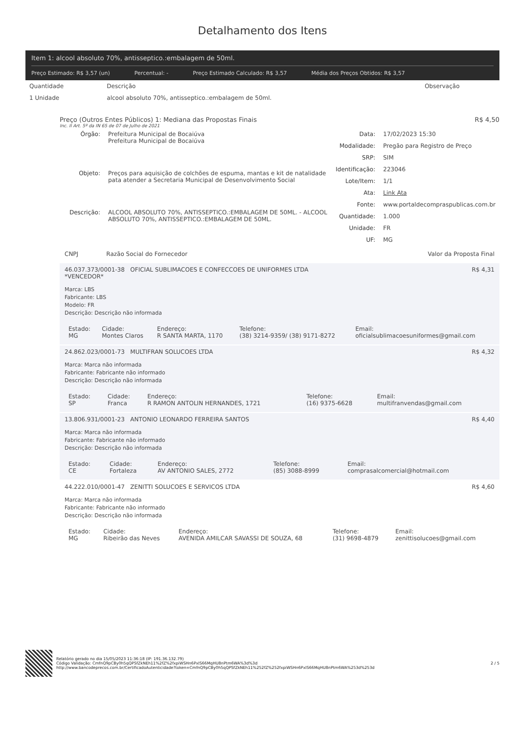Detalhamento dos Itens
Item 1: alcool absoluto 70%, antisseptico.:embalagem de 50ml.
Preço Estimado: R$ 3,57 (un) Percentual: - Preço Estimado Calculado: R$ 3,57 Média dos Preços Obtidos: R$ 3,57
| Quantidade | Descrição | Observação |
| --- | --- | --- |
| 1 Unidade | alcool absoluto 70%, antisseptico.:embalagem de 50ml. | |
Preço (Outros Entes Públicos) 1: Mediana das Propostas Finais R$ 4,50
Inc. II Art. 5º da IN 65 de 07 de Julho de 2021
| Órgão: | Prefeitura Municipal de Bocaiúva Prefeitura Municipal de Bocaiúva |
| Objeto: | Preços para aquisição de colchões de espuma, mantas e kit de natalidade pata atender a Secretaria Municipal de Desenvolvimento Social |
| Descrição: | ALCOOL ABSOLUTO 70%, ANTISSEPTICO.:EMBALAGEM DE 50ML. - ALCOOL ABSOLUTO 70%, ANTISSEPTICO.:EMBALAGEM DE 50ML. |
| Data: | 17/02/2023 15:30 |
| Modalidade: | Pregão para Registro de Preço |
| SRP: | SIM |
| Identificação: | 223046 |
| Lote/Item: | 1/1 |
| Ata: | Link Ata |
| Fonte: | www.portaldecompraspublicas.com.br |
| Quantidade: | 1.000 |
| Unidade: | FR |
| UF: | MG |
CNPJ Razão Social do Fornecedor Valor da Proposta Final
46.037.373/0001-38 OFICIAL SUBLIMACOES E CONFECCOES DE UNIFORMES LTDA
*VENCEDOR* R$ 4,31
Marca: LBS
Fabricante: LBS
Modelo: FR
Descrição: Descrição não informada
| Estado: MG | Cidade: Montes Claros | Endereço: R SANTA MARTA, 1170 | Telefone: (38) 3214-9359/ (38) 9171-8272 | Email: oficialsublimacoesuniformes@gmail.com |
24.862.023/0001-73 MULTIFRAN SOLUCOES LTDA R$ 4,32
Marca: Marca não informada
Fabricante: Fabricante não informado
Descrição: Descrição não informada
| Estado: SP | Cidade: Franca | Endereço: R RAMON ANTOLIN HERNANDES, 1721 | Telefone: (16) 9375-6628 | Email: multifranvendas@gmail.com |
13.806.931/0001-23 ANTONIO LEONARDO FERREIRA SANTOS R$ 4,40
Marca: Marca não informada
Fabricante: Fabricante não informado
Descrição: Descrição não informada
| Estado: CE | Cidade: Fortaleza | Endereço: AV ANTONIO SALES, 2772 | Telefone: (85) 3088-8999 | Email: comprasalcomercial@hotmail.com |
44.222.010/0001-47 ZENITTI SOLUCOES E SERVICOS LTDA R$ 4,60
Marca: Marca não informada
Fabricante: Fabricante não informado
Descrição: Descrição não informada
| Estado: MG | Cidade: Ribeirão das Neves | Endereço: AVENIDA AMILCAR SAVASSI DE SOUZA, 68 | Telefone: (31) 9698-4879 | Email: zenittisolucoes@gmail.com |
Relatório gerado no dia 15/05/2023 11:36:18 (IP: 191.36.132.79)
Código Validação: CmfnQ9pCBy0h5qQPSfZkNEh11%2fZ%2fxpiWSHn6PxlS66MqHU8nPtm6WA%3d%3d
http://www.bancodeprecos.com.br/CertificadoAutenticidade?token=CmfnQ9pCBy0h5qQPSfZkNEh11%252fZ%252fxpiWSHn6PxlS66MqHU8nPtm6WA%253d%253d
2 / 5